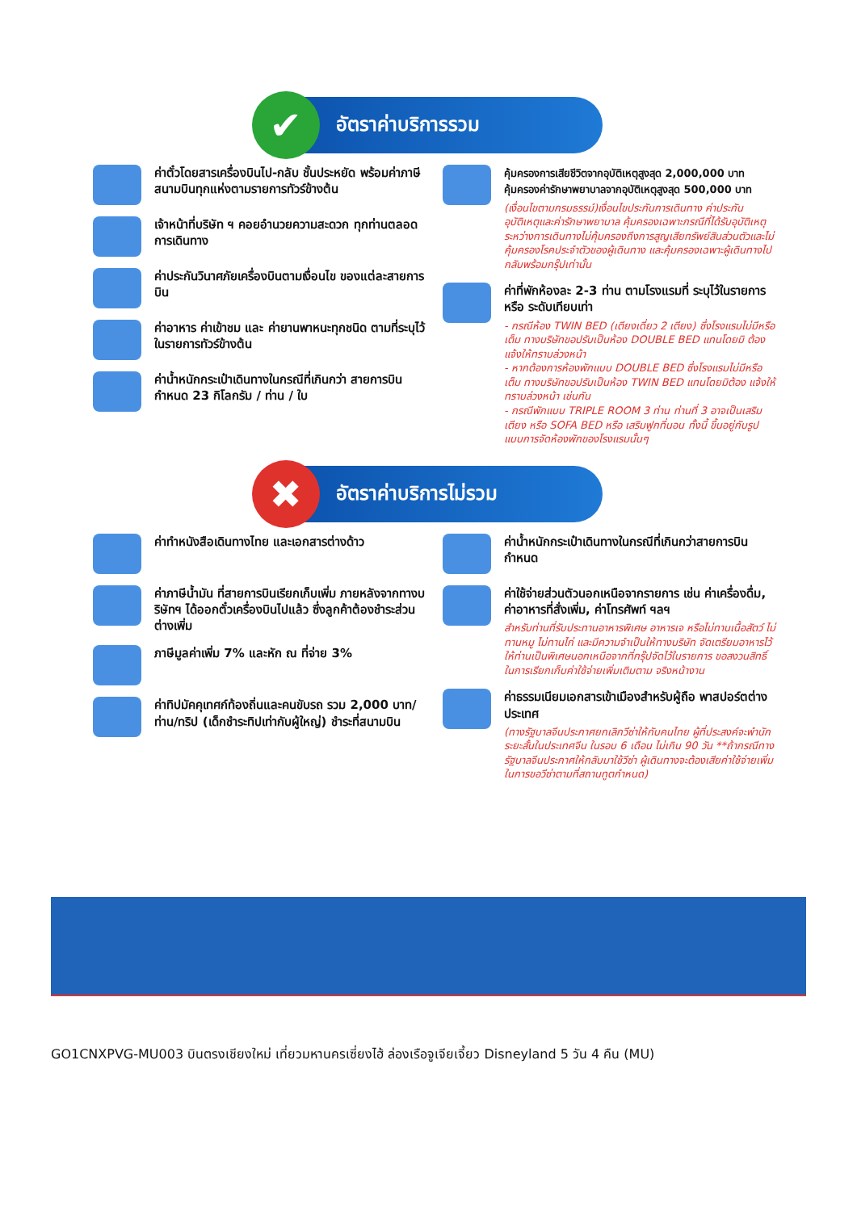✔
อัตราค่าบริการรวม
ค่าตั๋วโดยสารเครื่องบินไป-กลับ ชั้นประหยัด พร้อมค่าภาษีสนามบินทุกแห่งตามรายการทัวร์ข้างต้น
เจ้าหน้าที่บริษัท ฯ คอยอำนวยความสะดวก ทุกท่านตลอดการเดินทาง
ค่าประกันวินาศภัยเครื่องบินตามเงื่อนไข ของแต่ละสายการบิน
ค่าอาหาร ค่าเข้าชม และ ค่ายานพาหนะทุกชนิด ตามที่ระบุไว้ในรายการทัวร์ข้างต้น
ค่าน้ำหนักกระเป๋าเดินทางในกรณีที่เกินกว่า สายการบินกำหนด 23 กิโลกรัม / ท่าน / ใบ
คุ้มครองการเสียชีวิตจากอุบัติเหตุสูงสุด 2,000,000 บาท
คุ้มครองค่ารักษาพยาบาลจากอุบัติเหตุสูงสุด 500,000 บาท
(เงื่อนไขตามกรมธรรม์)เงื่อนไขประกันการเดินทาง ค่าประกันอุบัติเหตุและค่ารักษาพยาบาล คุ้มครองเฉพาะกรณีที่ได้รับอุบัติเหตุระหว่างการเดินทางไม่คุ้มครองถึงการสูญเสียทรัพย์สินส่วนตัวและไม่คุ้มครองโรคประจำตัวของผู้เดินทาง และคุ้มครองเฉพาะผู้เดินทางไปกลับพร้อมกรุ๊ปเท่านั้น
ค่าที่พักห้องละ 2-3 ท่าน ตามโรงแรมที่ ระบุไว้ในรายการหรือ ระดับเทียบเท่า
- กรณีห้อง TWIN BED (เตียงเดี่ยว 2 เตียง) ซึ่งโรงแรมไม่มีหรือเต็ม ทางบริษัทขอปรับเป็นห้อง DOUBLE BED แทนโดยมิ ต้องแจ้งให้ทราบล่วงหน้า
- หากต้องการห้องพักแบบ DOUBLE BED ซึ่งโรงแรมไม่มีหรือเต็ม ทางบริษัทขอปรับเป็นห้อง TWIN BED แทนโดยมิต้อง แจ้งให้ทราบล่วงหน้า เช่นกัน
- กรณีพักแบบ TRIPLE ROOM 3 ท่าน ท่านที่ 3 อาจเป็นเสริมเตียง หรือ SOFA BED หรือ เสริมฟูกที่นอน ทั้งนี้ ขึ้นอยู่กับรูปแบบการจัดห้องพักของโรงแรมนั้นๆ
✖
อัตราค่าบริการไม่รวม
ค่าทำหนังสือเดินทางไทย และเอกสารต่างด้าว
ค่าภาษีน้ำมัน ที่สายการบินเรียกเก็บเพิ่ม ภายหลังจากทางบริษัทฯ ได้ออกตั๋วเครื่องบินไปแล้ว ซึ่งลูกค้าต้องชำระส่วนต่างเพิ่ม
ภาษีมูลค่าเพิ่ม 7% และหัก ณ ที่จ่าย 3%
ค่าทิปมัคคุเทศก์ท้องถิ่นและคนขับรถ รวม 2,000 บาท/ท่าน/ทริป (เด็กชำระทิปเท่ากับผู้ใหญ่) ชำระที่สนามบิน
ค่าน้ำหนักกระเป๋าเดินทางในกรณีที่เกินกว่าสายการบินกำหนด
ค่าใช้จ่ายส่วนตัวนอกเหนือจากรายการ เช่น ค่าเครื่องดื่ม, ค่าอาหารที่สั่งเพิ่ม, ค่าโทรศัพท์ ฯลฯ
สำหรับท่านที่รับประทานอาหารพิเศษ อาหารเจ หรือไม่ทานเนื้อสัตว์ ไม่ทานหมู ไม่ทานไก่ และมีความจำเป็นให้ทางบริษัท จัดเตรียมอาหารไว้ให้ท่านเป็นพิเศษนอกเหนือจากที่กรุ๊ปจัดไว้ในรายการ ขอสงวนสิทธิ์ในการเรียกเก็บค่าใช้จ่ายเพิ่มเติมตาม จริงหน้างาน
ค่าธรรมเนียมเอกสารเข้าเมืองสำหรับผู้ถือ พาสปอร์ตต่างประเทศ
(ทางรัฐบาลจีนประกาศยกเลิกวีซ่าให้กับคนไทย ผู้ที่ประสงค์จะพำนักระยะสั้นในประเทศจีน ในรอบ 6 เดือน ไม่เกิน 90 วัน **ถ้ากรณีทางรัฐบาลจีนประกาศให้กลับมาใช้วีซ่า ผู้เดินทางจะต้องเสียค่าใช้จ่ายเพิ่มในการขอวีซ่าตามที่สถานทูตกำหนด)
GO1CNXPVG-MU003 บินตรงเชียงใหม่ เที่ยวมหานครเซี่ยงไฮ้ ล่องเรือจูเจียเจี้ยว Disneyland 5 วัน 4 คืน (MU)